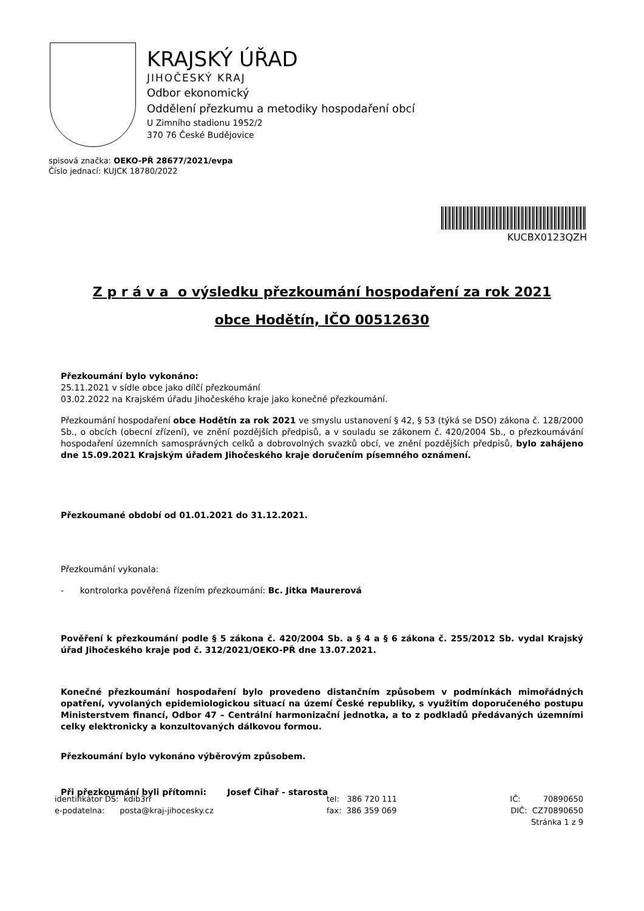KRAJSKÝ ÚŘAD
JIHOČESKÝ KRAJ
Odbor ekonomický
Oddělení přezkumu a metodiky hospodaření obcí
U Zimního stadionu 1952/2
370 76 České Budějovice
spisová značka: OEKO-PŘ 28677/2021/evpa
Číslo jednací: KUJCK 18780/2022
KUCBX0123QZH
Z p r á v a o výsledku přezkoumání hospodaření za rok 2021
obce Hodětín, IČO 00512630
Přezkoumání bylo vykonáno:
25.11.2021 v sídle obce jako dílčí přezkoumání
03.02.2022 na Krajském úřadu Jihočeského kraje jako konečné přezkoumání.
Přezkoumání hospodaření obce Hodětín za rok 2021 ve smyslu ustanovení § 42, § 53 (týká se DSO) zákona č. 128/2000 Sb., o obcích (obecní zřízení), ve znění pozdějších předpisů, a v souladu se zákonem č. 420/2004 Sb., o přezkoumávání hospodaření územních samosprávných celků a dobrovolných svazků obcí, ve znění pozdějších předpisů, bylo zahájeno dne 15.09.2021 Krajským úřadem Jihočeského kraje doručením písemného oznámení.
Přezkoumané období od 01.01.2021 do 31.12.2021.
Přezkoumání vykonala:
- kontrolorka pověřená řízením přezkoumání: Bc. Jitka Maurerová
Pověření k přezkoumání podle § 5 zákona č. 420/2004 Sb. a § 4 a § 6 zákona č. 255/2012 Sb. vydal Krajský úřad Jihočeského kraje pod č. 312/2021/OEKO-PŘ dne 13.07.2021.
Konečné přezkoumání hospodaření bylo provedeno distančním způsobem v podmínkách mimořádných opatření, vyvolaných epidemiologickou situací na území České republiky, s využitím doporučeného postupu Ministerstvem financí, Odbor 47 – Centrální harmonizační jednotka, a to z podkladů předávaných územními celky elektronicky a konzultovaných dálkovou formou.
Přezkoumání bylo vykonáno výběrovým způsobem.
Při přezkoumání byli přítomni: Josef Čihař - starosta
identifikátor DS: kdib3rr
e-podatelna: posta@kraj-jihocesky.cz
tel: 386 720 111
fax: 386 359 069
IČ: 70890650
DIČ: CZ70890650
Stránka 1 z 9